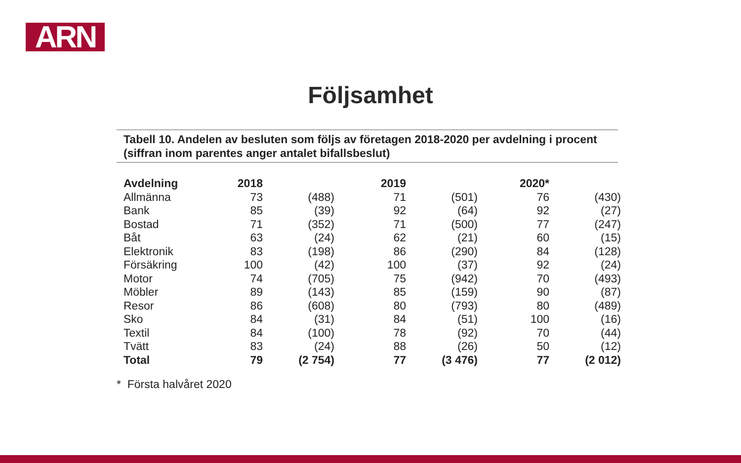ARN
Följsamhet
Tabell 10. Andelen av besluten som följs av företagen 2018-2020 per avdelning i procent (siffran inom parentes anger antalet bifallsbeslut)
| Avdelning | 2018 | | 2019 | | 2020* | |
| --- | --- | --- | --- | --- | --- | --- |
| Allmänna | 73 | (488) | 71 | (501) | 76 | (430) |
| Bank | 85 | (39) | 92 | (64) | 92 | (27) |
| Bostad | 71 | (352) | 71 | (500) | 77 | (247) |
| Båt | 63 | (24) | 62 | (21) | 60 | (15) |
| Elektronik | 83 | (198) | 86 | (290) | 84 | (128) |
| Försäkring | 100 | (42) | 100 | (37) | 92 | (24) |
| Motor | 74 | (705) | 75 | (942) | 70 | (493) |
| Möbler | 89 | (143) | 85 | (159) | 90 | (87) |
| Resor | 86 | (608) | 80 | (793) | 80 | (489) |
| Sko | 84 | (31) | 84 | (51) | 100 | (16) |
| Textil | 84 | (100) | 78 | (92) | 70 | (44) |
| Tvätt | 83 | (24) | 88 | (26) | 50 | (12) |
| Total | 79 | (2 754) | 77 | (3 476) | 77 | (2 012) |
* Första halvåret 2020